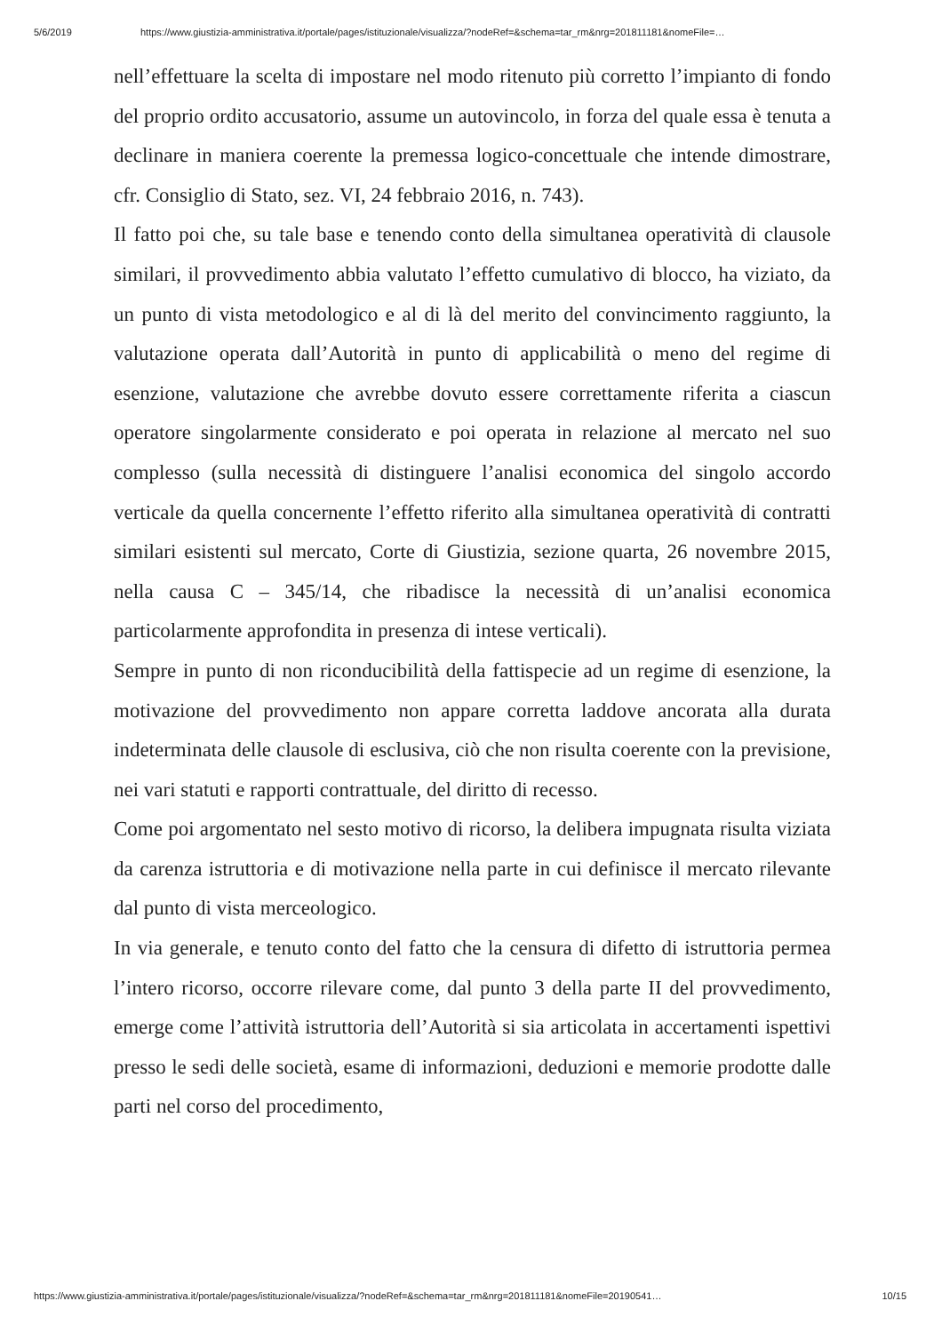5/6/2019 https://www.giustizia-amministrativa.it/portale/pages/istituzionale/visualizza/?nodeRef=&schema=tar_rm&nrg=201811181&nomeFile=…
nell’effettuare la scelta di impostare nel modo ritenuto più corretto l’impianto di fondo del proprio ordito accusatorio, assume un autovincolo, in forza del quale essa è tenuta a declinare in maniera coerente la premessa logico-concettuale che intende dimostrare, cfr. Consiglio di Stato, sez. VI, 24 febbraio 2016, n. 743).
Il fatto poi che, su tale base e tenendo conto della simultanea operatività di clausole similari, il provvedimento abbia valutato l’effetto cumulativo di blocco, ha viziato, da un punto di vista metodologico e al di là del merito del convincimento raggiunto, la valutazione operata dall’Autorità in punto di applicabilità o meno del regime di esenzione, valutazione che avrebbe dovuto essere correttamente riferita a ciascun operatore singolarmente considerato e poi operata in relazione al mercato nel suo complesso (sulla necessità di distinguere l’analisi economica del singolo accordo verticale da quella concernente l’effetto riferito alla simultanea operatività di contratti similari esistenti sul mercato, Corte di Giustizia, sezione quarta, 26 novembre 2015, nella causa C – 345/14, che ribadisce la necessità di un’analisi economica particolarmente approfondita in presenza di intese verticali).
Sempre in punto di non riconducibilità della fattispecie ad un regime di esenzione, la motivazione del provvedimento non appare corretta laddove ancorata alla durata indeterminata delle clausole di esclusiva, ciò che non risulta coerente con la previsione, nei vari statuti e rapporti contrattuale, del diritto di recesso.
Come poi argomentato nel sesto motivo di ricorso, la delibera impugnata risulta viziata da carenza istruttoria e di motivazione nella parte in cui definisce il mercato rilevante dal punto di vista merceologico.
In via generale, e tenuto conto del fatto che la censura di difetto di istruttoria permea l’intero ricorso, occorre rilevare come, dal punto 3 della parte II del provvedimento, emerge come l’attività istruttoria dell’Autorità si sia articolata in accertamenti ispettivi presso le sedi delle società, esame di informazioni, deduzioni e memorie prodotte dalle parti nel corso del procedimento,
https://www.giustizia-amministrativa.it/portale/pages/istituzionale/visualizza/?nodeRef=&schema=tar_rm&nrg=201811181&nomeFile=20190541… 10/15